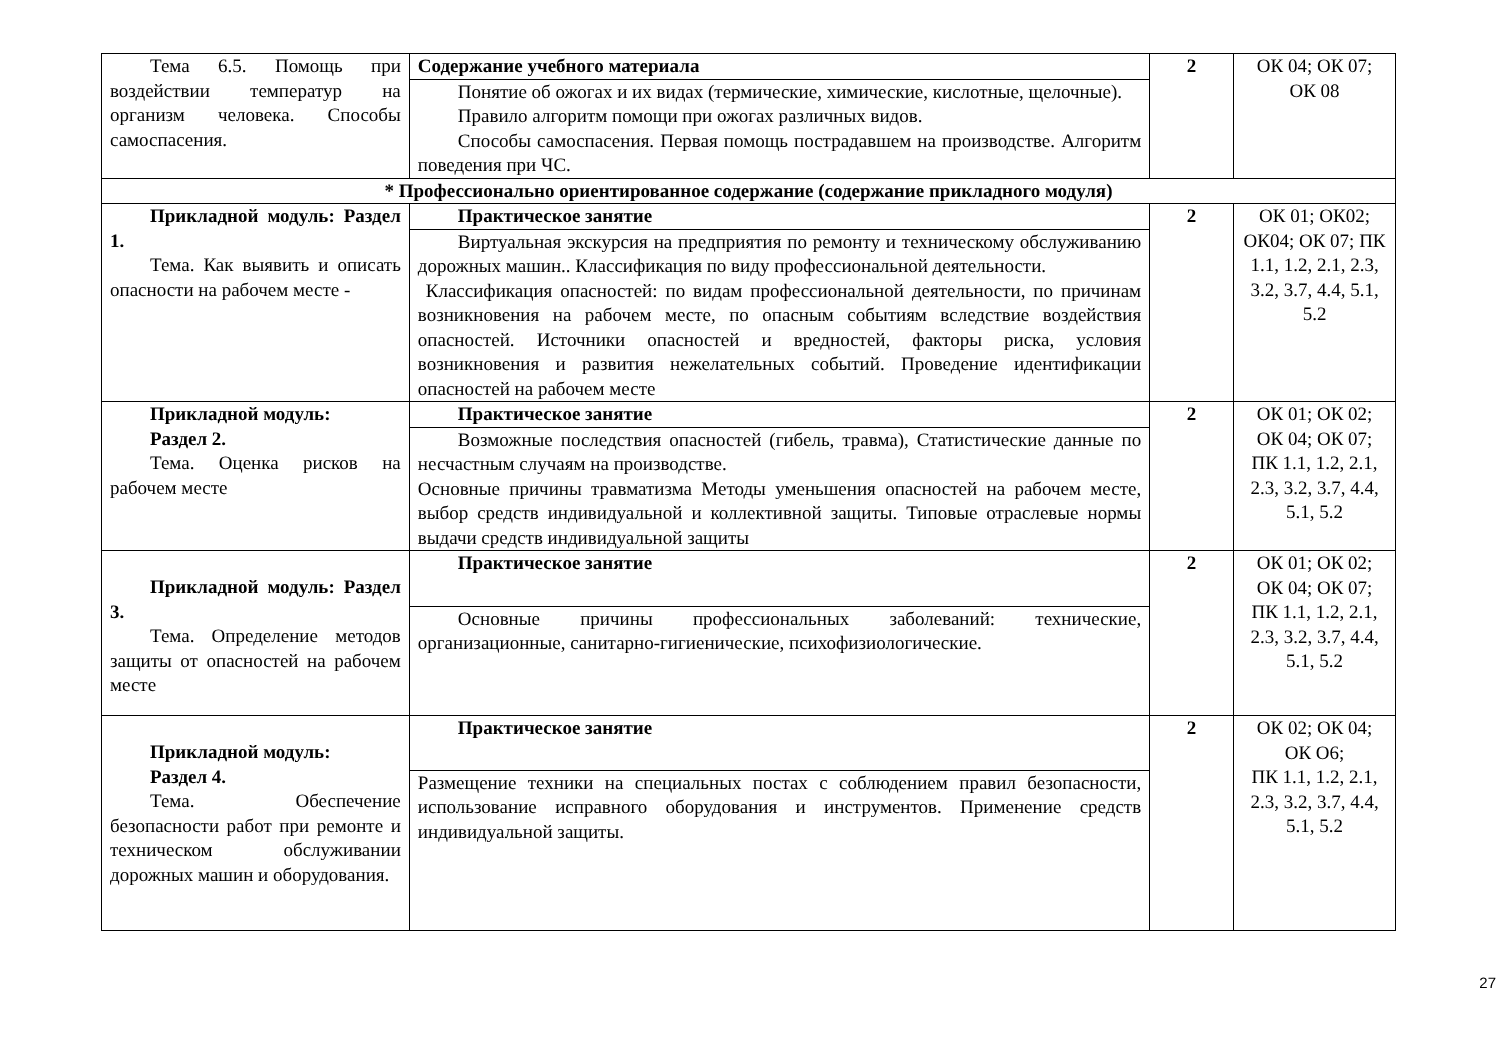| Тема 6.5. Помощь при воздействии температур на организм человека. Способы самоспасения. | Содержание учебного материала | 2 | ОК 04; ОК 07; ОК 08 |
| | Понятие об ожогах и их видах (термические, химические, кислотные, щелочные). Правило алгоритм помощи при ожогах различных видов. Способы самоспасения. Первая помощь пострадавшем на производстве. Алгоритм поведения при ЧС. | | |
| * Профессионально ориентированное содержание (содержание прикладного модуля) | | | |
| Прикладной модуль: Раздел 1. Тема. Как выявить и описать опасности на рабочем месте - | Практическое занятие | 2 | ОК 01; ОК02; ОК04; ОК 07; ПК 1.1, 1.2, 2.1, 2.3, 3.2, 3.7, 4.4, 5.1, 5.2 |
| | Виртуальная экскурсия на предприятия по ремонту и техническому обслуживанию дорожных машин.. Классификация по виду профессиональной деятельности. Классификация опасностей: по видам профессиональной деятельности, по причинам возникновения на рабочем месте, по опасным событиям вследствие воздействия опасностей. Источники опасностей и вредностей, факторы риска, условия возникновения и развития нежелательных событий. Проведение идентификации опасностей на рабочем месте | | |
| Прикладной модуль: Раздел 2. Тема. Оценка рисков на рабочем месте | Практическое занятие | 2 | ОК 01; ОК 02; ОК 04; ОК 07; ПК 1.1, 1.2, 2.1, 2.3, 3.2, 3.7, 4.4, 5.1, 5.2 |
| | Возможные последствия опасностей (гибель, травма), Статистические данные по несчастным случаям на производстве. Основные причины травматизма Методы уменьшения опасностей на рабочем месте, выбор средств индивидуальной и коллективной защиты. Типовые отраслевые нормы выдачи средств индивидуальной защиты | | |
| Прикладной модуль: Раздел 3. Тема. Определение методов защиты от опасностей на рабочем месте | Практическое занятие | 2 | ОК 01; ОК 02; ОК 04; ОК 07; ПК 1.1, 1.2, 2.1, 2.3, 3.2, 3.7, 4.4, 5.1, 5.2 |
| | Основные причины профессиональных заболеваний: технические, организационные, санитарно-гигиенические, психофизиологические. | | |
| Прикладной модуль: Раздел 4. Тема. Обеспечение безопасности работ при ремонте и техническом обслуживании дорожных машин и оборудования. | Практическое занятие | 2 | ОК 02; ОК 04; ОК О6; ПК 1.1, 1.2, 2.1, 2.3, 3.2, 3.7, 4.4, 5.1, 5.2 |
| | Размещение техники на специальных постах с соблюдением правил безопасности, использование исправного оборудования и инструментов. Применение средств индивидуальной защиты. | | |
27